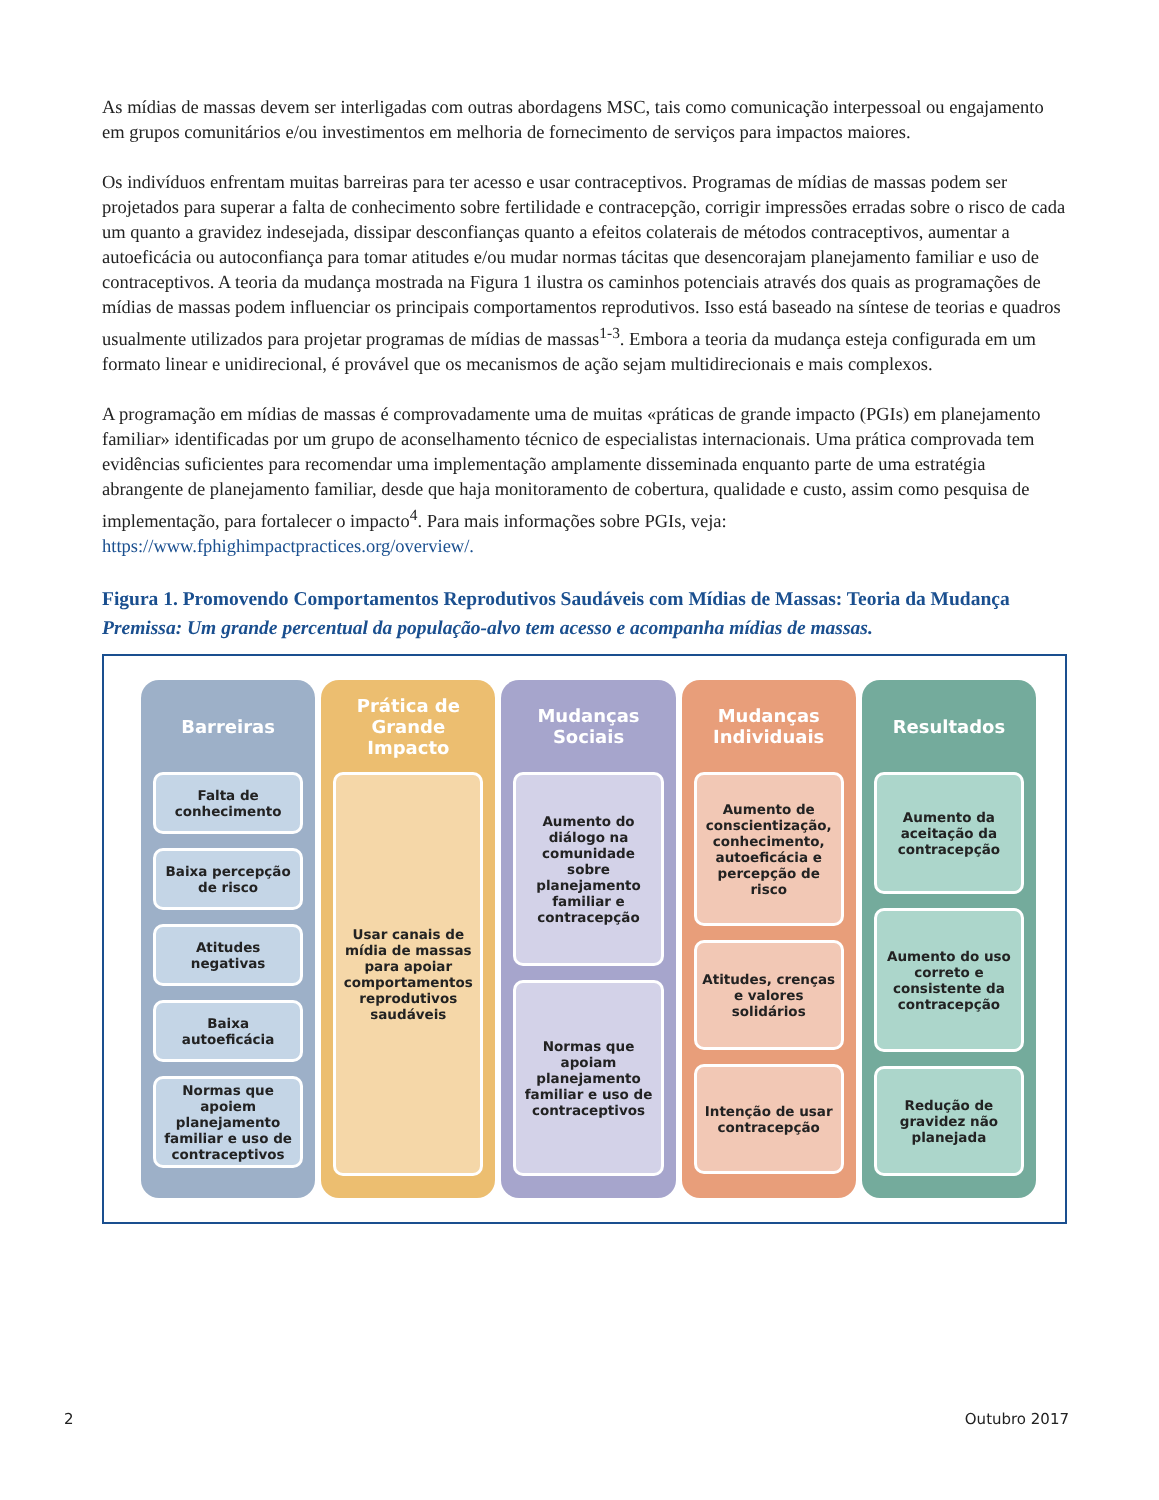As mídias de massas devem ser interligadas com outras abordagens MSC, tais como comunicação interpessoal ou engajamento em grupos comunitários e/ou investimentos em melhoria de fornecimento de serviços para impactos maiores.
Os indivíduos enfrentam muitas barreiras para ter acesso e usar contraceptivos. Programas de mídias de massas podem ser projetados para superar a falta de conhecimento sobre fertilidade e contracepção, corrigir impressões erradas sobre o risco de cada um quanto a gravidez indesejada, dissipar desconfianças quanto a efeitos colaterais de métodos contraceptivos, aumentar a autoeficácia ou autoconfiança para tomar atitudes e/ou mudar normas tácitas que desencorajam planejamento familiar e uso de contraceptivos. A teoria da mudança mostrada na Figura 1 ilustra os caminhos potenciais através dos quais as programações de mídias de massas podem influenciar os principais comportamentos reprodutivos. Isso está baseado na síntese de teorias e quadros usualmente utilizados para projetar programas de mídias de massas<sup>1-3</sup>. Embora a teoria da mudança esteja configurada em um formato linear e unidirecional, é provável que os mecanismos de ação sejam multidirecionais e mais complexos.
A programação em mídias de massas é comprovadamente uma de muitas «práticas de grande impacto (PGIs) em planejamento familiar» identificadas por um grupo de aconselhamento técnico de especialistas internacionais. Uma prática comprovada tem evidências suficientes para recomendar uma implementação amplamente disseminada enquanto parte de uma estratégia abrangente de planejamento familiar, desde que haja monitoramento de cobertura, qualidade e custo, assim como pesquisa de implementação, para fortalecer o impacto<sup>4</sup>. Para mais informações sobre PGIs, veja: https://www.fphighimpactpractices.org/overview/.
Figura 1. Promovendo Comportamentos Reprodutivos Saudáveis com Mídias de Massas: Teoria da Mudança
Premissa: Um grande percentual da população-alvo tem acesso e acompanha mídias de massas.
Barreiras
Falta de conhecimento
Baixa percepção de risco
Atitudes negativas
Baixa autoeficácia
Normas que apoiem planejamento familiar e uso de contraceptivos
Prática de Grande Impacto
Usar canais de mídia de massas para apoiar comportamentos reprodutivos saudáveis
Mudanças Sociais
Aumento do diálogo na comunidade sobre planejamento familiar e contracepção
Normas que apoiam planejamento familiar e uso de contraceptivos
Mudanças Individuais
Aumento de conscientização, conhecimento, autoeficácia e percepção de risco
Atitudes, crenças e valores solidários
Intenção de usar contracepção
Resultados
Aumento da aceitação da contracepção
Aumento do uso correto e consistente da contracepção
Redução de gravidez não planejada
2 Outubro 2017